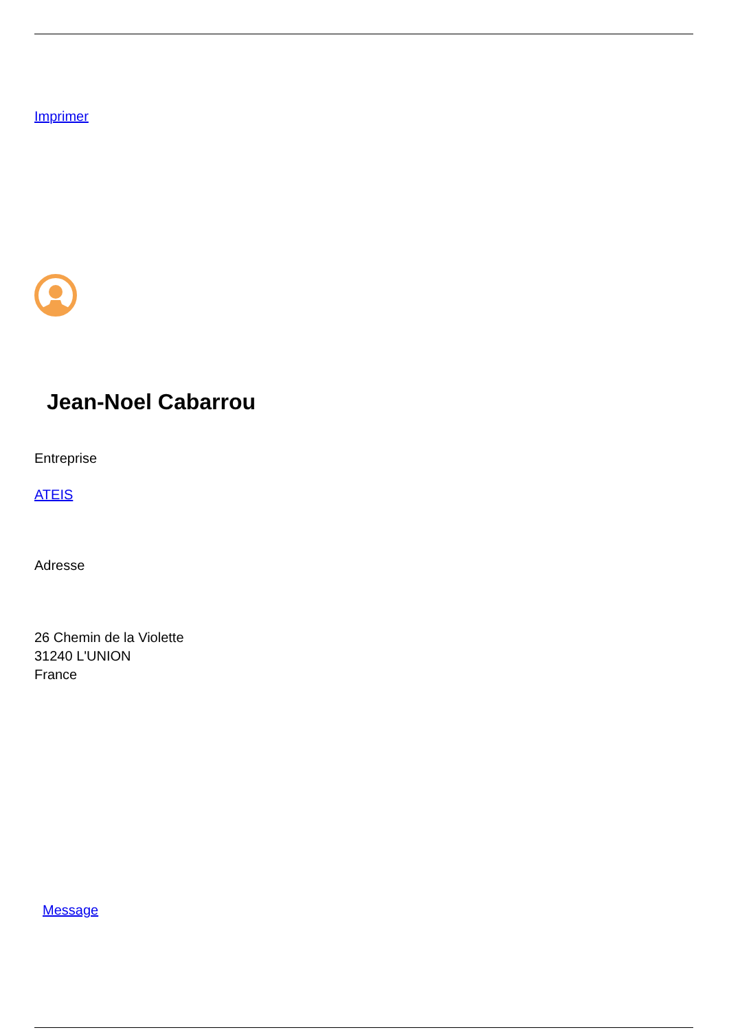Imprimer
Jean-Noel Cabarrou
Entreprise
ATEIS
Adresse
26 Chemin de la Violette
31240 L'UNION
France
Message